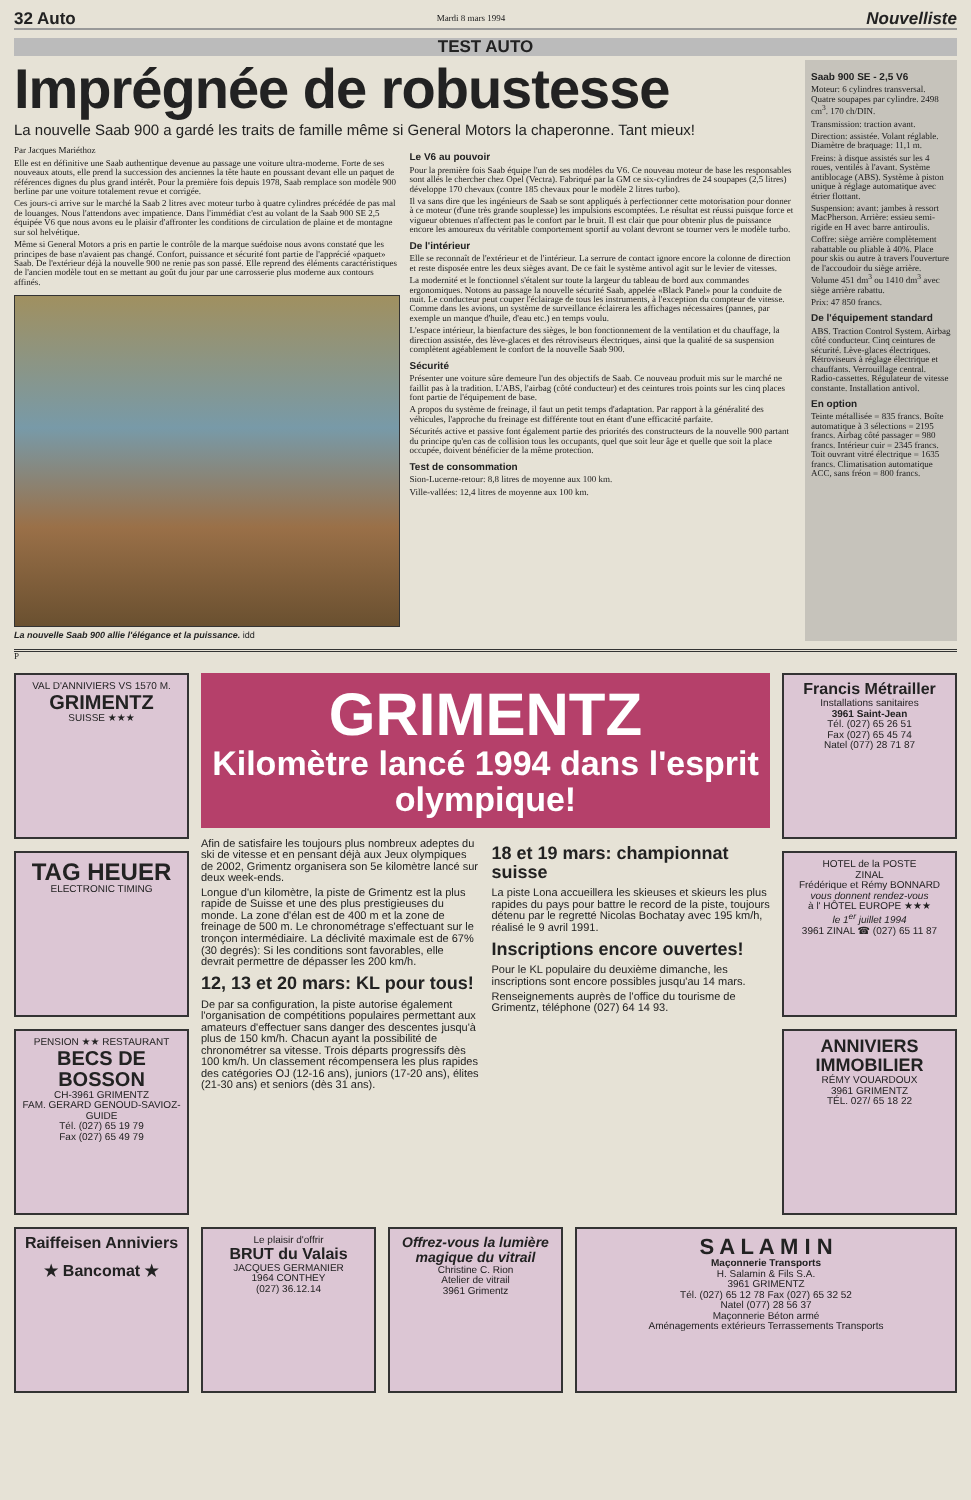32 Auto Mardi 8 mars 1994 Nouvelliste
TEST AUTO
Imprégnée de robustesse
La nouvelle Saab 900 a gardé les traits de famille même si General Motors la chaperonne. Tant mieux!
Par Jacques Mariéthoz
Elle est en définitive une Saab authentique devenue au passage une voiture ultra-moderne. Forte de ses nouveaux atouts, elle prend la succession des anciennes la tête haute en poussant devant elle un paquet de références dignes du plus grand intérêt. Pour la première fois depuis 1978, Saab remplace son modèle 900 berline par une voiture totalement revue et corrigée.
Ces jours-ci arrive sur le marché la Saab 2 litres avec moteur turbo à quatre cylindres précédée de pas mal de louanges. Nous l'attendons avec impatience. Dans l'immédiat c'est au volant de la Saab 900 SE 2,5 équipée V6 que nous avons eu le plaisir d'affronter les conditions de circulation de plaine et de montagne sur sol helvétique.
Même si General Motors a pris en partie le contrôle de la marque suédoise nous avons constaté que les principes de base n'avaient pas changé. Confort, puissance et sécurité font partie de l'apprécié «paquet» Saab. De l'extérieur déjà la nouvelle 900 ne renie pas son passé. Elle reprend des éléments caractéristiques de l'ancien modèle tout en se mettant au goût du jour par une carrosserie plus moderne aux contours affinés.
La nouvelle Saab 900 allie l'élégance et la puissance. idd
Le V6 au pouvoir
Pour la première fois Saab équipe l'un de ses modèles du V6. Ce nouveau moteur de base les responsables sont allés le chercher chez Opel (Vectra). Fabriqué par la GM ce six-cylindres de 24 soupapes (2,5 litres) développe 170 chevaux (contre 185 chevaux pour le modèle 2 litres turbo).
Il va sans dire que les ingénieurs de Saab se sont appliqués à perfectionner cette motorisation pour donner à ce moteur (d'une très grande souplesse) les impulsions escomptées. Le résultat est réussi puisque force et vigueur obtenues n'affectent pas le confort par le bruit. Il est clair que pour obtenir plus de puissance encore les amoureux du véritable comportement sportif au volant devront se tourner vers le modèle turbo.
De l'intérieur
Elle se reconnaît de l'extérieur et de l'intérieur. La serrure de contact ignore encore la colonne de direction et reste disposée entre les deux sièges avant. De ce fait le système antivol agit sur le levier de vitesses.
La modernité et le fonctionnel s'étalent sur toute la largeur du tableau de bord aux commandes ergonomiques. Notons au passage la nouvelle sécurité Saab, appelée «Black Panel» pour la conduite de nuit. Le conducteur peut couper l'éclairage de tous les instruments, à l'exception du compteur de vitesse. Comme dans les avions, un système de surveillance éclairera les affichages nécessaires (pannes, par exemple un manque d'huile, d'eau etc.) en temps voulu.
L'espace intérieur, la bienfacture des sièges, le bon fonctionnement de la ventilation et du chauffage, la direction assistée, des lève-glaces et des rétroviseurs électriques, ainsi que la qualité de sa suspension complètent agéablement le confort de la nouvelle Saab 900.
Sécurité
Présenter une voiture sûre demeure l'un des objectifs de Saab. Ce nouveau produit mis sur le marché ne faillit pas à la tradition. L'ABS, l'airbag (côté conducteur) et des ceintures trois points sur les cinq places font partie de l'équipement de base.
A propos du système de freinage, il faut un petit temps d'adaptation. Par rapport à la généralité des véhicules, l'approche du freinage est différente tout en étant d'une efficacité parfaite.
Sécurités active et passive font également partie des priorités des constructeurs de la nouvelle 900 partant du principe qu'en cas de collision tous les occupants, quel que soit leur âge et quelle que soit la place occupée, doivent bénéficier de la même protection.
Test de consommation
Sion-Lucerne-retour: 8,8 litres de moyenne aux 100 km.
Ville-vallées: 12,4 litres de moyenne aux 100 km.
Saab 900 SE - 2,5 V6
Moteur: 6 cylindres transversal. Quatre soupapes par cylindre. 2498 cm<sup>3</sup>. 170 ch/DIN.
Transmission: traction avant.
Direction: assistée. Volant réglable. Diamètre de braquage: 11,1 m.
Freins: à disque assistés sur les 4 roues, ventilés à l'avant. Système antiblocage (ABS). Système à piston unique à réglage automatique avec étrier flottant.
Suspension: avant: jambes à ressort MacPherson. Arrière: essieu semi-rigide en H avec barre antiroulis.
Coffre: siège arrière complètement rabattable ou pliable à 40%. Place pour skis ou autre à travers l'ouverture de l'accoudoir du siège arrière. Volume 451 dm<sup>3</sup> ou 1410 dm<sup>3</sup> avec siège arrière rabattu.
Prix: 47 850 francs.
De l'équipement standard
ABS. Traction Control System. Airbag côté conducteur. Cinq ceintures de sécurité. Lève-glaces électriques. Rétroviseurs à réglage électrique et chauffants. Verrouillage central. Radio-cassettes. Régulateur de vitesse constante. Installation antivol.
En option
Teinte métallisée = 835 francs. Boîte automatique à 3 sélections = 2195 francs. Airbag côté passager = 980 francs. Intérieur cuir = 2345 francs. Toit ouvrant vitré électrique = 1635 francs. Climatisation automatique ACC, sans fréon = 800 francs.
P
VAL D'ANNIVIERS VS 1570 M.
GRIMENTZ
SUISSE ★★★
TAG HEUER
ELECTRONIC TIMING
PENSION ★★ RESTAURANT
BECS DE BOSSON
CH-3961 GRIMENTZ
FAM. GERARD GENOUD-SAVIOZ-GUIDE
Tél. (027) 65 19 79
Fax (027) 65 49 79
GRIMENTZ
Kilomètre lancé 1994 dans l'esprit olympique!
Afin de satisfaire les toujours plus nombreux adeptes du ski de vitesse et en pensant déjà aux Jeux olympiques de 2002, Grimentz organisera son 5e kilomètre lancé sur deux week-ends.
Longue d'un kilomètre, la piste de Grimentz est la plus rapide de Suisse et une des plus prestigieuses du monde. La zone d'élan est de 400 m et la zone de freinage de 500 m. Le chronométrage s'effectuant sur le tronçon intermédiaire. La déclivité maximale est de 67% (30 degrés): Si les conditions sont favorables, elle devrait permettre de dépasser les 200 km/h.
12, 13 et 20 mars: KL pour tous!
De par sa configuration, la piste autorise également l'organisation de compétitions populaires permettant aux amateurs d'effectuer sans danger des descentes jusqu'à plus de 150 km/h. Chacun ayant la possibilité de chronométrer sa vitesse. Trois départs progressifs dès 100 km/h. Un classement récompensera les plus rapides des catégories OJ (12-16 ans), juniors (17-20 ans), élites (21-30 ans) et seniors (dès 31 ans).
18 et 19 mars: championnat suisse
La piste Lona accueillera les skieuses et skieurs les plus rapides du pays pour battre le record de la piste, toujours détenu par le regretté Nicolas Bochatay avec 195 km/h, réalisé le 9 avril 1991.
Inscriptions encore ouvertes!
Pour le KL populaire du deuxième dimanche, les inscriptions sont encore possibles jusqu'au 14 mars.
Renseignements auprès de l'office du tourisme de Grimentz, téléphone (027) 64 14 93.
Francis Métrailler
Installations sanitaires
3961 Saint-Jean
Tél. (027) 65 26 51
Fax (027) 65 45 74
Natel (077) 28 71 87
HOTEL de la POSTE
ZINAL
Frédérique et Rémy BONNARD
vous donnent rendez-vous
à l' HÔTEL EUROPE ★★★
le 1<sup>er</sup> juillet 1994
3961 ZINAL ☎ (027) 65 11 87
ANNIVIERS IMMOBILIER
RÉMY VOUARDOUX
3961 GRIMENTZ
TÉL. 027/ 65 18 22
Raiffeisen Anniviers
★ Bancomat ★
Le plaisir d'offrir
BRUT du Valais
JACQUES GERMANIER
1964 CONTHEY
(027) 36.12.14
Offrez-vous la lumière magique du vitrail
Christine C. Rion
Atelier de vitrail
3961 Grimentz
S A L A M I N
Maçonnerie Transports
H. Salamin & Fils S.A.
3961 GRIMENTZ
Tél. (027) 65 12 78 Fax (027) 65 32 52
Natel (077) 28 56 37
Maçonnerie Béton armé
Aménagements extérieurs Terrassements Transports